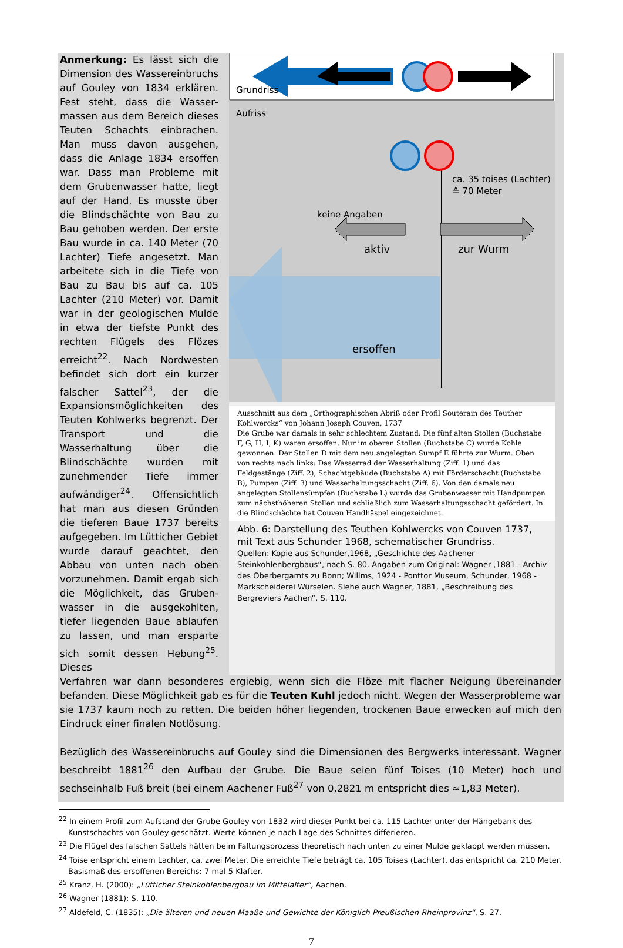Anmerkung: Es lässt sich die Dimension des Wassereinbruchs auf Gouley von 1834 erklären. Fest steht, dass die Wasser­massen aus dem Bereich dieses Teuten Schachts einbrachen. Man muss davon ausgehen, dass die Anlage 1834 ersoffen war. Dass man Probleme mit dem Grubenwasser hatte, liegt auf der Hand. Es musste über die Blindschächte von Bau zu Bau gehoben werden. Der erste Bau wurde in ca. 140 Meter (70 Lachter) Tiefe angesetzt. Man arbeitete sich in die Tiefe von Bau zu Bau bis auf ca. 105 Lachter (210 Meter) vor. Damit war in der geologischen Mulde in etwa der tiefste Punkt des rechten Flügels des Flözes erreicht<sup>22</sup>. Nach Nordwesten befindet sich dort ein kurzer falscher Sattel<sup>23</sup>, der die Expansionsmöglichkeiten des Teuten Kohlwerks begrenzt. Der Transport und die Wasserhaltung über die Blindschächte wurden mit zunehmender Tiefe immer aufwändiger<sup>24</sup>. Offensichtlich hat man aus diesen Gründen die tieferen Baue 1737 bereits aufgegeben. Im Lütticher Gebiet wurde darauf geachtet, den Abbau von unten nach oben vorzunehmen. Damit ergab sich die Möglichkeit, das Gruben­wasser in die ausgekohlten, tiefer liegenden Baue ablaufen zu lassen, und man ersparte sich somit dessen Hebung<sup>25</sup>. Dieses
Aufriss
Grundriss
ca. 35 toises (Lachter)
≙ 70 Meter
keine Angaben
aktiv
zur Wurm
ersoffen
Ausschnitt aus dem „Orthographischen Abriß oder Profil Souterain des Teuther Kohlwercks“ von Johann Joseph Couven, 1737
Die Grube war damals in sehr schlechtem Zustand: Die fünf alten Stollen (Buchstabe F, G, H, I, K) waren ersoffen. Nur im oberen Stollen (Buchstabe C) wurde Kohle gewonnen. Der Stollen D mit dem neu angelegten Sumpf E führte zur Wurm. Oben von rechts nach links: Das Wasserrad der Wasserhaltung (Ziff. 1) und das Feldgestänge (Ziff. 2), Schachtgebäude (Buchstabe A) mit Förderschacht (Buchstabe B), Pumpen (Ziff. 3) und Wasserhaltungsschacht (Ziff. 6). Von den damals neu angelegten Stollensümpfen (Buchstabe L) wurde das Grubenwasser mit Handpumpen zum nächsthöheren Stollen und schließlich zum Wasserhaltungsschacht gefördert. In die Blindschächte hat Couven Handhäspel eingezeichnet.
Abb. 6: Darstellung des Teuthen Kohlwercks von Couven 1737, mit Text aus Schunder 1968, schematischer Grundriss.
Quellen: Kopie aus Schunder,1968, „Geschichte des Aachener Steinkohlenbergbaus“, nach S. 80. Angaben zum Original: Wagner ,1881 - Archiv des Oberbergamts zu Bonn; Willms, 1924 - Ponttor Museum, Schunder, 1968 - Markscheiderei Würselen. Siehe auch Wagner, 1881, „Beschreibung des Bergreviers Aachen“, S. 110.
Verfahren war dann besonderes ergiebig, wenn sich die Flöze mit flacher Neigung übereinander befanden. Diese Möglichkeit gab es für die Teuten Kuhl jedoch nicht. Wegen der Wasserprobleme war sie 1737 kaum noch zu retten. Die beiden höher liegenden, trockenen Baue erwecken auf mich den Eindruck einer finalen Notlösung.
Bezüglich des Wassereinbruchs auf Gouley sind die Dimensionen des Bergwerks interessant. Wagner beschreibt 1881<sup>26</sup> den Aufbau der Grube. Die Baue seien fünf Toises (10 Meter) hoch und sechseinhalb Fuß breit (bei einem Aachener Fuß<sup>27</sup> von 0,2821 m entspricht dies ≈1,83 Meter).
<sup>22</sup> In einem Profil zum Aufstand der Grube Gouley von 1832 wird dieser Punkt bei ca. 115 Lachter unter der Hängebank des Kunstschachts von Gouley geschätzt. Werte können je nach Lage des Schnittes differieren.
<sup>23</sup> Die Flügel des falschen Sattels hätten beim Faltungsprozess theoretisch nach unten zu einer Mulde geklappt werden müssen.
<sup>24</sup> Toise entspricht einem Lachter, ca. zwei Meter. Die erreichte Tiefe beträgt ca. 105 Toises (Lachter), das entspricht ca. 210 Meter. Basismaß des ersoffenen Bereichs: 7 mal 5 Klafter.
<sup>25</sup> Kranz, H. (2000): „Lütticher Steinkohlenbergbau im Mittelalter“, Aachen.
<sup>26</sup> Wagner (1881): S. 110.
<sup>27</sup> Aldefeld, C. (1835): „Die älteren und neuen Maaße und Gewichte der Königlich Preußischen Rheinprovinz“, S. 27.
7